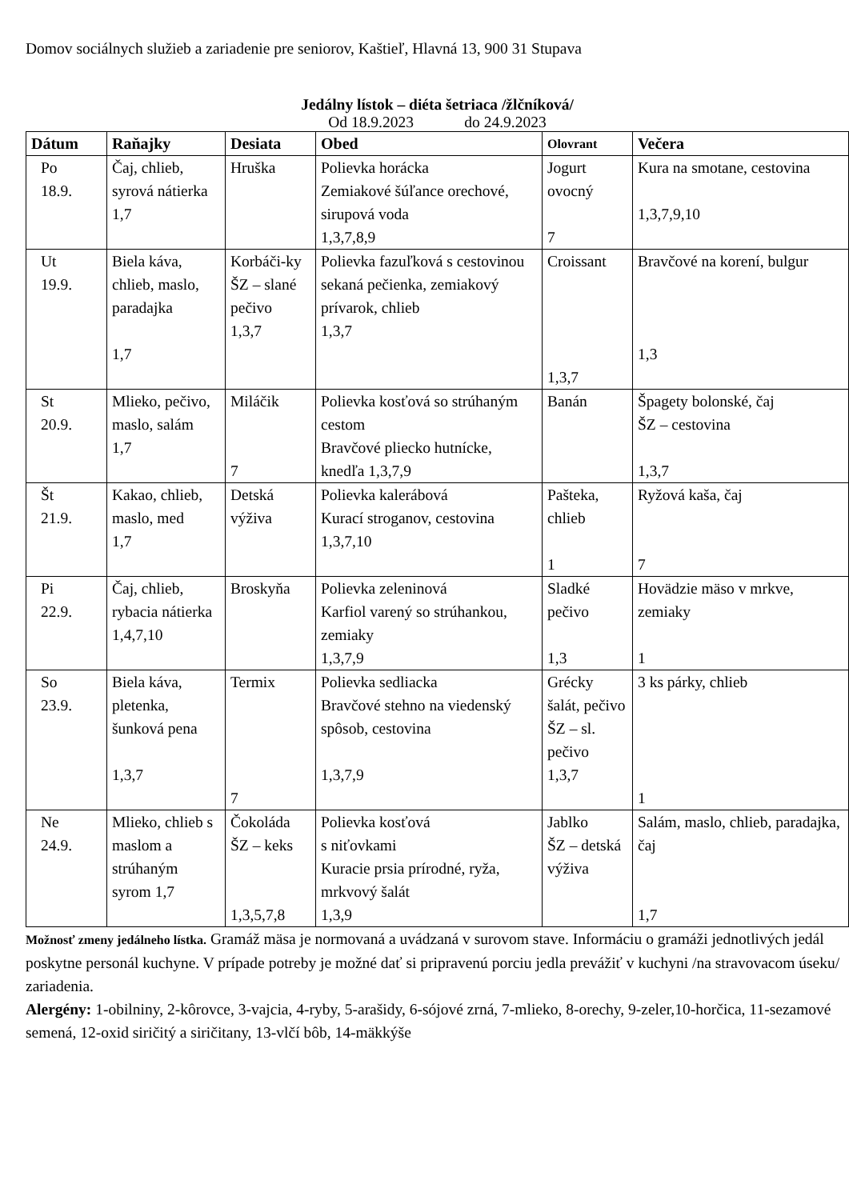Domov sociálnych služieb a zariadenie pre seniorov, Kaštieľ, Hlavná 13, 900 31 Stupava
Jedálny lístok – diéta šetriaca /žlčníková/
Od 18.9.2023 do 24.9.2023
| Dátum | Raňajky | Desiata | Obed | Olovrant | Večera |
| --- | --- | --- | --- | --- | --- |
| Po 18.9. | Čaj, chlieb, syrová nátierka 1,7 | Hruška | Polievka horácka Zemiakové šúľance orechové, sirupová voda 1,3,7,8,9 | Jogurt ovocný 7 | Kura na smotane, cestovina 1,3,7,9,10 |
| Ut 19.9. | Biela káva, chlieb, maslo, paradajka 1,7 | Korbáči-ky ŠZ – slané pečivo 1,3,7 | Polievka fazuľková s cestovinou sekaná pečienka, zemiakový prívarok, chlieb 1,3,7 | Croissant 1,3,7 | Bravčové na korení, bulgur 1,3 |
| St 20.9. | Mlieko, pečivo, maslo, salám 1,7 | Miláčik 7 | Polievka kosťová so strúhaným cestom Bravčové pliecko hutnícke, knedľa 1,3,7,9 | Banán | Špagety bolonské, čaj ŠZ – cestovina 1,3,7 |
| Št 21.9. | Kakao, chlieb, maslo, med 1,7 | Detská výživa | Polievka kalerábová Kurací stroganov, cestovina 1,3,7,10 | Pašteka, chlieb 1 | Ryžová kaša, čaj 7 |
| Pi 22.9. | Čaj, chlieb, rybacia nátierka 1,4,7,10 | Broskyňa | Polievka zeleninová Karfiol varený so strúhankou, zemiaky 1,3,7,9 | Sladké pečivo 1,3 | Hovädzie mäso v mrkve, zemiaky 1 |
| So 23.9. | Biela káva, pletenka, šunková pena 1,3,7 | Termix 7 | Polievka sedliacka Bravčové stehno na viedenský spôsob, cestovina 1,3,7,9 | Grécky šalát, pečivo ŠZ – sl. pečivo 1,3,7 | 3 ks párky, chlieb 1 |
| Ne 24.9. | Mlieko, chlieb s maslom a strúhaným syrom 1,7 | Čokoláda ŠZ – keks 1,3,5,7,8 | Polievka kosťová s niťovkami Kuracie prsia prírodné, ryža, mrkvový šalát 1,3,9 | Jablko ŠZ – detská výživa | Salám, maslo, chlieb, paradajka, čaj 1,7 |
Možnosť zmeny jedálneho lístka. Gramáž mäsa je normovaná a uvádzaná v surovom stave. Informáciu o gramáži jednotlivých jedál poskytne personál kuchyne. V prípade potreby je možné dať si pripravenú porciu jedla prevážiť v kuchyni /na stravovacom úseku/ zariadenia.
Alergény: 1-obilniny, 2-kôrovce, 3-vajcia, 4-ryby, 5-arašidy, 6-sójové zrná, 7-mlieko, 8-orechy, 9-zeler,10-horčica, 11-sezamové semená, 12-oxid siričitý a siričitany, 13-vlčí bôb, 14-mäkkýše